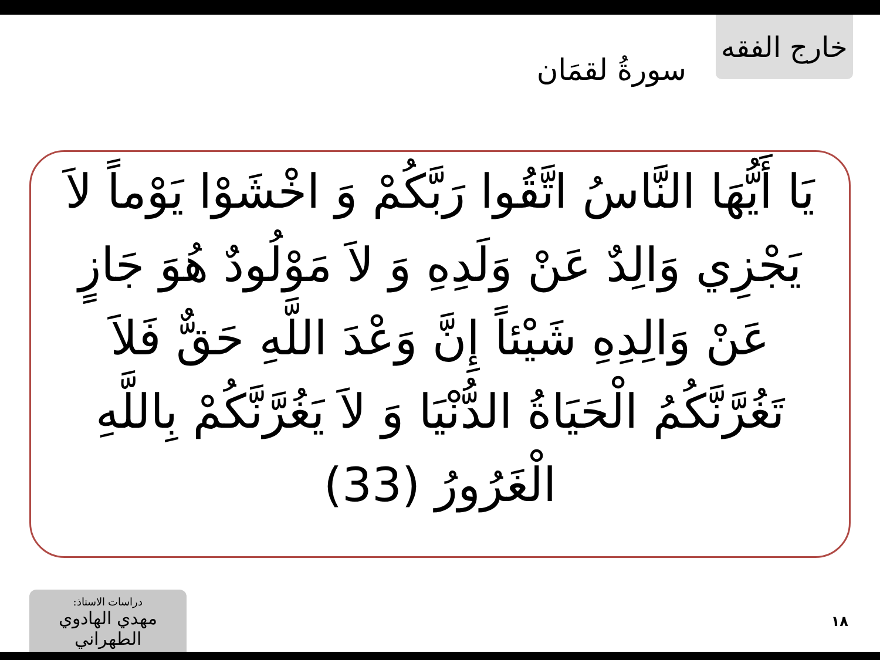خارج الفقه
سورةُ لقمَان
يَا أَيُّهَا النَّاسُ اتَّقُوا رَبَّكُمْ وَ اخْشَوْا يَوْماً لاَ يَجْزِي وَالِدٌ عَنْ وَلَدِهِ وَ لاَ مَوْلُودٌ هُوَ جَازٍ عَنْ وَالِدِهِ شَيْئاً إِنَّ وَعْدَ اللَّهِ حَقٌّ فَلاَ تَغُرَّنَّكُمُ الْحَيَاةُ الدُّنْيَا وَ لاَ يَغُرَّنَّكُمْ بِاللَّهِ الْغَرُورُ (33)
دراسات الاستاذ:
مهدي الهادوي الطهراني
١٨